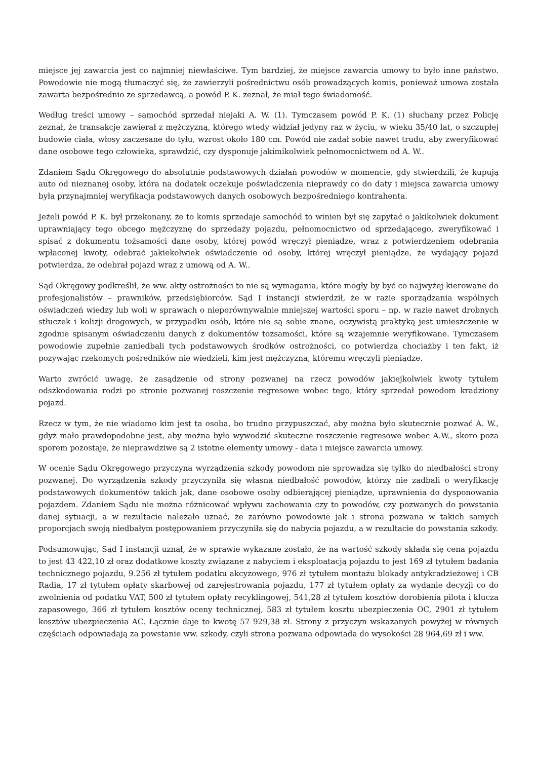miejsce jej zawarcia jest co najmniej niewłaściwe. Tym bardziej, że miejsce zawarcia umowy to było inne państwo. Powodowie nie mogą tłumaczyć się, że zawierzyli pośrednictwu osób prowadzących komis, ponieważ umowa została zawarta bezpośrednio ze sprzedawcą, a powód P. K. zeznał, że miał tego świadomość.
Według treści umowy – samochód sprzedał niejaki A. W. (1). Tymczasem powód P. K. (1) słuchany przez Policję zeznał, że transakcje zawierał z mężczyzną, którego wtedy widział jedyny raz w życiu, w wieku 35/40 lat, o szczupłej budowie ciała, włosy zaczesane do tyłu, wzrost około 180 cm. Powód nie zadał sobie nawet trudu, aby zweryfikować dane osobowe tego człowieka, sprawdzić, czy dysponuje jakimikolwiek pełnomocnictwem od A. W..
Zdaniem Sądu Okręgowego do absolutnie podstawowych działań powodów w momencie, gdy stwierdzili, że kupują auto od nieznanej osoby, która na dodatek oczekuje poświadczenia nieprawdy co do daty i miejsca zawarcia umowy była przynajmniej weryfikacja podstawowych danych osobowych bezpośredniego kontrahenta.
Jeżeli powód P. K. był przekonany, że to komis sprzedaje samochód to winien był się zapytać o jakikolwiek dokument uprawniający tego obcego mężczyznę do sprzedaży pojazdu, pełnomocnictwo od sprzedającego, zweryfikować i spisać z dokumentu tożsamości dane osoby, której powód wręczył pieniądze, wraz z potwierdzeniem odebrania wpłaconej kwoty, odebrać jakiekolwiek oświadczenie od osoby, której wręczył pieniądze, że wydający pojazd potwierdza, że odebrał pojazd wraz z umową od A. W..
Sąd Okręgowy podkreślił, że ww. akty ostrożności to nie są wymagania, które mogły by być co najwyżej kierowane do profesjonalistów – prawników, przedsiębiorców. Sąd I instancji stwierdził, że w razie sporządzania wspólnych oświadczeń wiedzy lub woli w sprawach o nieporównywalnie mniejszej wartości sporu – np. w razie nawet drobnych stłuczek i kolizji drogowych, w przypadku osób, które nie są sobie znane, oczywistą praktyką jest umieszczenie w zgodnie spisanym oświadczeniu danych z dokumentów tożsamości, które są wzajemnie weryfikowane. Tymczasem powodowie zupełnie zaniedbali tych podstawowych środków ostrożności, co potwierdza chociażby i ten fakt, iż pozywając rzekomych pośredników nie wiedzieli, kim jest mężczyzna, któremu wręczyli pieniądze.
Warto zwrócić uwagę, że zasądzenie od strony pozwanej na rzecz powodów jakiejkolwiek kwoty tytułem odszkodowania rodzi po stronie pozwanej roszczenie regresowe wobec tego, który sprzedał powodom kradziony pojazd.
Rzecz w tym, że nie wiadomo kim jest ta osoba, bo trudno przypuszczać, aby można było skutecznie pozwać A. W., gdyż mało prawdopodobne jest, aby można było wywodzić skuteczne roszczenie regresowe wobec A.W., skoro poza sporem pozostaje, że nieprawdziwe są 2 istotne elementy umowy - data i miejsce zawarcia umowy.
W ocenie Sądu Okręgowego przyczyna wyrządzenia szkody powodom nie sprowadza się tylko do niedbałości strony pozwanej. Do wyrządzenia szkody przyczyniła się własna niedbałość powodów, którzy nie zadbali o weryfikację podstawowych dokumentów takich jak, dane osobowe osoby odbierającej pieniądze, uprawnienia do dysponowania pojazdem. Zdaniem Sądu nie można różnicować wpływu zachowania czy to powodów, czy pozwanych do powstania danej sytuacji, a w rezultacie należało uznać, że zarówno powodowie jak i strona pozwana w takich samych proporcjach swoją niedbałym postępowaniem przyczyniła się do nabycia pojazdu, a w rezultacie do powstania szkody.
Podsumowując, Sąd I instancji uznał, że w sprawie wykazane zostało, że na wartość szkody składa się cena pojazdu to jest 43 422,10 zł oraz dodatkowe koszty związane z nabyciem i eksploatacją pojazdu to jest 169 zł tytułem badania technicznego pojazdu, 9.256 zł tytułem podatku akcyzowego, 976 zł tytułem montażu blokady antykradzieżowej i CB Radia, 17 zł tytułem opłaty skarbowej od zarejestrowania pojazdu, 177 zł tytułem opłaty za wydanie decyzji co do zwolnienia od podatku VAT, 500 zł tytułem opłaty recyklingowej, 541,28 zł tytułem kosztów dorobienia pilota i klucza zapasowego, 366 zł tytułem kosztów oceny technicznej, 583 zł tytułem kosztu ubezpieczenia OC, 2901 zł tytułem kosztów ubezpieczenia AC. Łącznie daje to kwotę 57 929,38 zł. Strony z przyczyn wskazanych powyżej w równych częściach odpowiadają za powstanie ww. szkody, czyli strona pozwana odpowiada do wysokości 28 964,69 zł i ww.